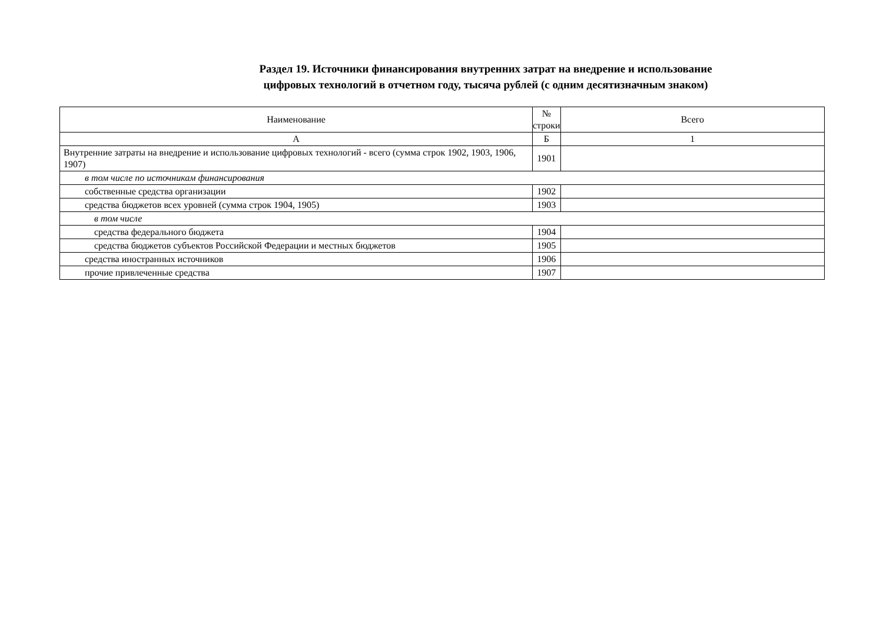Раздел 19. Источники финансирования внутренних затрат на внедрение и использование
цифровых технологий в отчетном году, тысяча рублей (с одним десятизначным знаком)
| Наименование | № строки | Всего |
| А | Б | 1 |
| Внутренние затраты на внедрение и использование цифровых технологий - всего (сумма строк 1902, 1903, 1906, 1907) | 1901 | |
| в том числе по источникам финансирования | | |
| собственные средства организации | 1902 | |
| средства бюджетов всех уровней (сумма строк 1904, 1905) | 1903 | |
| в том числе | | |
| средства федерального бюджета | 1904 | |
| средства бюджетов субъектов Российской Федерации и местных бюджетов | 1905 | |
| средства иностранных источников | 1906 | |
| прочие привлеченные средства | 1907 | |